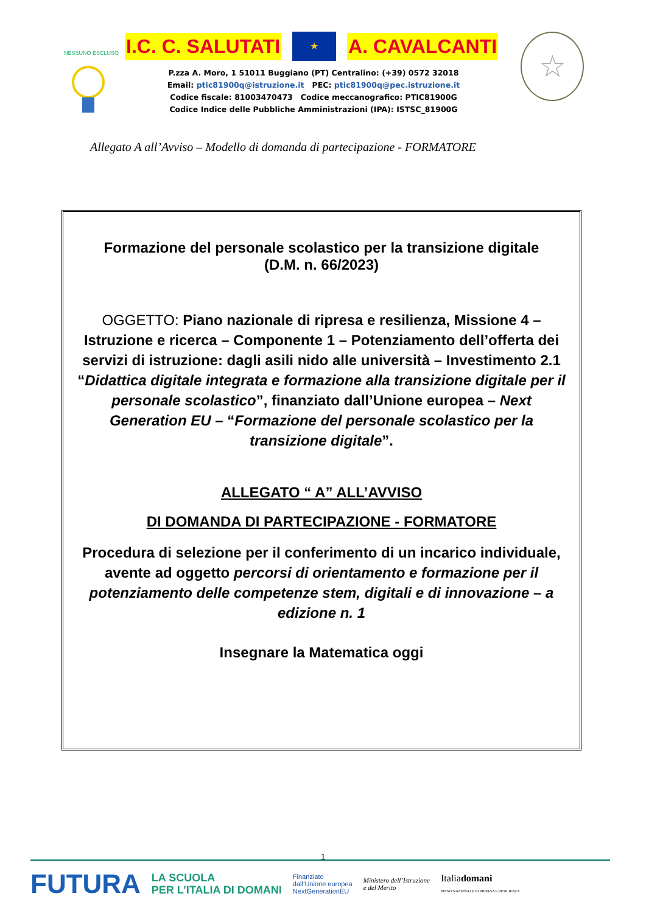NESSUNO ESCLUSO
I.C. C. SALUTATI ★ A. CAVALCANTI
P.zza A. Moro, 1 51011 Buggiano (PT) Centralino: (+39) 0572 32018
Email: ptic81900q@istruzione.it PEC: ptic81900q@pec.istruzione.it
Codice fiscale: 81003470473 Codice meccanografico: PTIC81900G
Codice Indice delle Pubbliche Amministrazioni (IPA): ISTSC_81900G
☆
Allegato A all’Avviso – Modello di domanda di partecipazione - FORMATORE
Formazione del personale scolastico per la transizione digitale
(D.M. n. 66/2023)
OGGETTO: Piano nazionale di ripresa e resilienza, Missione 4 – Istruzione e ricerca – Componente 1 – Potenziamento dell’offerta dei servizi di istruzione: dagli asili nido alle università – Investimento 2.1 “Didattica digitale integrata e formazione alla transizione digitale per il personale scolastico”, finanziato dall’Unione europea – Next Generation EU – “Formazione del personale scolastico per la transizione digitale”.
ALLEGATO “ A” ALL’AVVISO
DI DOMANDA DI PARTECIPAZIONE - FORMATORE
Procedura di selezione per il conferimento di un incarico individuale, avente ad oggetto percorsi di orientamento e formazione per il potenziamento delle competenze stem, digitali e di innovazione – a edizione n. 1
Insegnare la Matematica oggi
1
FUTURA LA SCUOLA
PER L’ITALIA DI DOMANI Finanziato
dall’Unione europea
NextGenerationEU Ministero dell’Istruzione
e del Merito Italiadomani
PIANO NAZIONALE DI RIPRESA E RESILIENZA